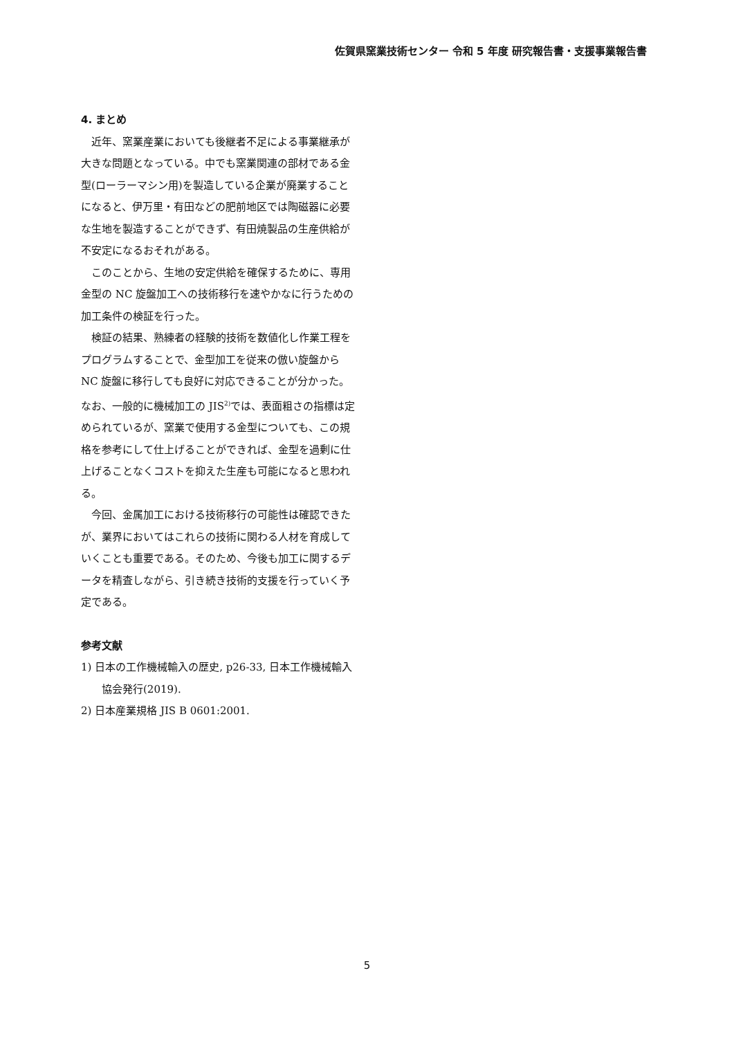佐賀県窯業技術センター 令和 5 年度 研究報告書・支援事業報告書
4. まとめ
近年、窯業産業においても後継者不足による事業継承が大きな問題となっている。中でも窯業関連の部材である金型(ローラーマシン用)を製造している企業が廃業することになると、伊万里・有田などの肥前地区では陶磁器に必要な生地を製造することができず、有田焼製品の生産供給が不安定になるおそれがある。
このことから、生地の安定供給を確保するために、専用金型の NC 旋盤加工への技術移行を速やかなに行うための加工条件の検証を行った。
検証の結果、熟練者の経験的技術を数値化し作業工程をプログラムすることで、金型加工を従来の倣い旋盤から NC 旋盤に移行しても良好に対応できることが分かった。なお、一般的に機械加工の JIS<sup>2)</sup>では、表面粗さの指標は定められているが、窯業で使用する金型についても、この規格を参考にして仕上げることができれば、金型を過剰に仕上げることなくコストを抑えた生産も可能になると思われる。
今回、金属加工における技術移行の可能性は確認できたが、業界においてはこれらの技術に関わる人材を育成していくことも重要である。そのため、今後も加工に関するデータを精査しながら、引き続き技術的支援を行っていく予定である。
参考文献
1) 日本の工作機械輸入の歴史, p26-33, 日本工作機械輸入協会発行(2019).
2) 日本産業規格 JIS B 0601:2001.
5